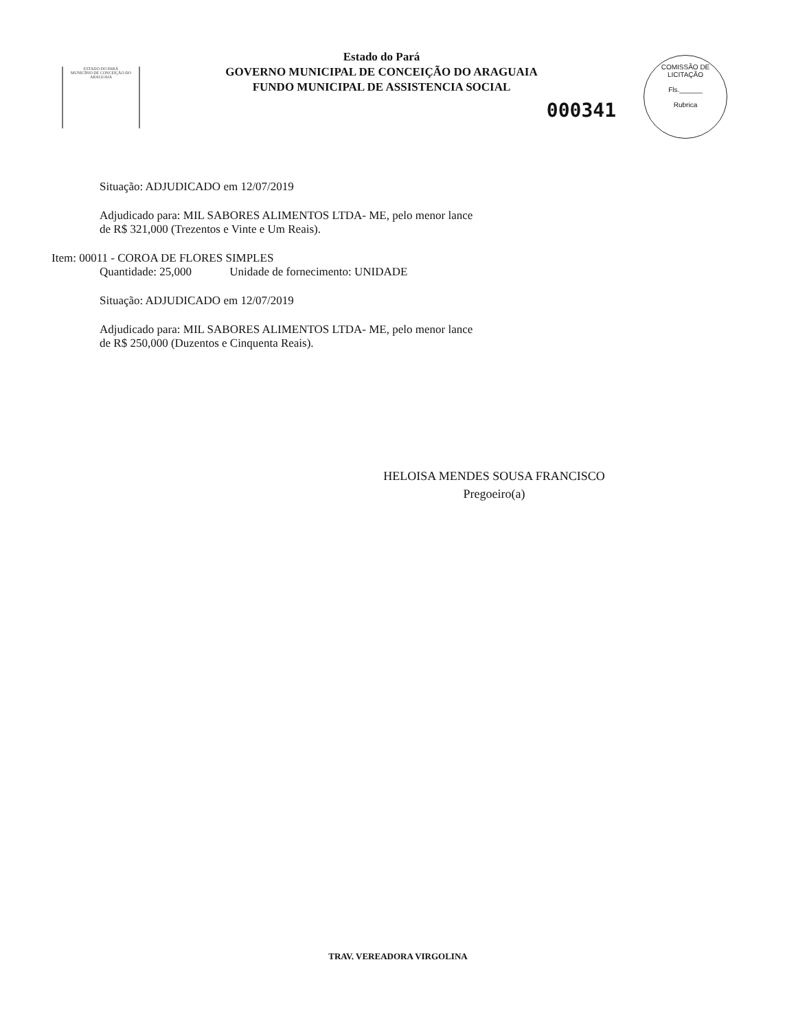ESTADO DO PARÁ
MUNICÍPIO DE CONCEIÇÃO DO ARAGUAIA
Estado do Pará
GOVERNO MUNICIPAL DE CONCEIÇÃO DO ARAGUAIA
FUNDO MUNICIPAL DE ASSISTENCIA SOCIAL
000341
COMISSÃO DE LICITAÇÃO
Fls.______
Rubrica
Situação: ADJUDICADO em 12/07/2019
Adjudicado para: MIL SABORES ALIMENTOS LTDA- ME, pelo menor lance
de R$ 321,000 (Trezentos e Vinte e Um Reais).
Item: 00011 - COROA DE FLORES SIMPLES
Quantidade: 25,000 Unidade de fornecimento: UNIDADE
Situação: ADJUDICADO em 12/07/2019
Adjudicado para: MIL SABORES ALIMENTOS LTDA- ME, pelo menor lance
de R$ 250,000 (Duzentos e Cinquenta Reais).
HELOISA MENDES SOUSA FRANCISCO
Pregoeiro(a)
TRAV. VEREADORA VIRGOLINA